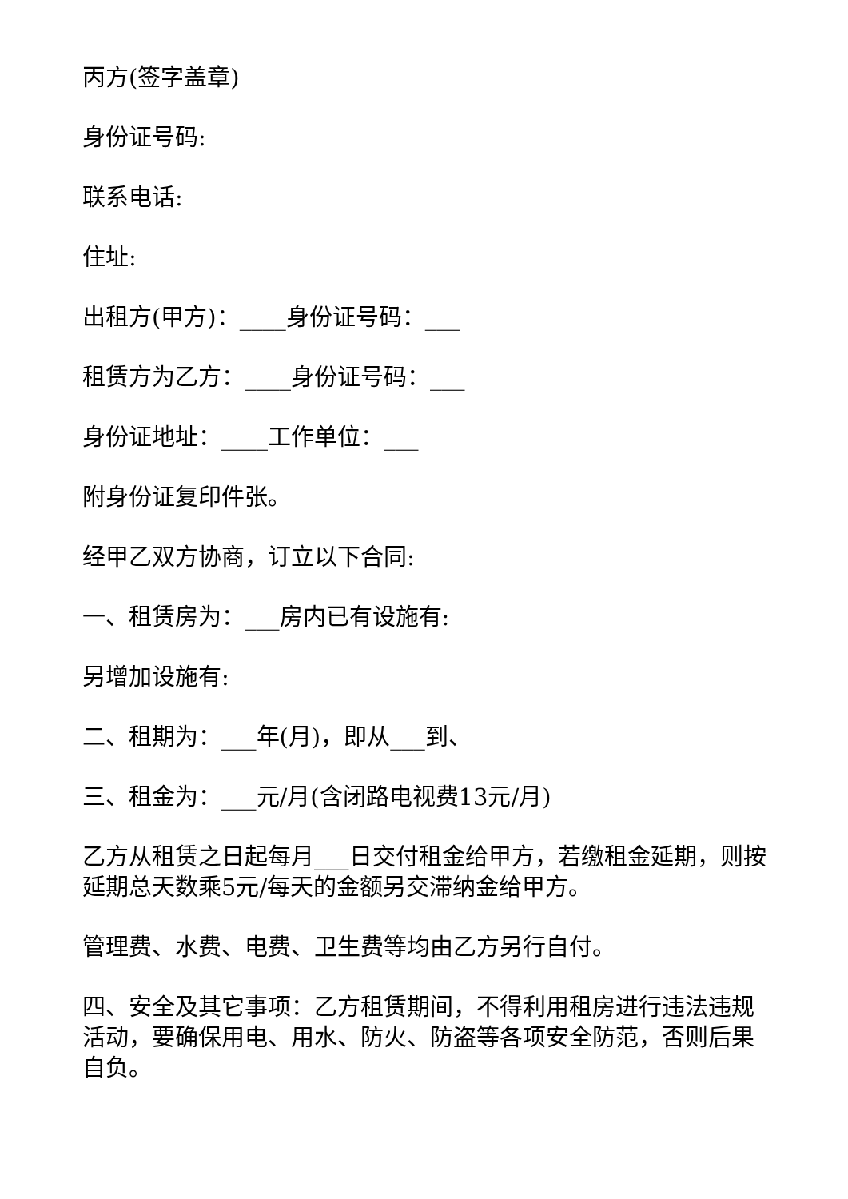丙方(签字盖章)
身份证号码:
联系电话:
住址:
出租方(甲方)：____身份证号码：___
租赁方为乙方：____身份证号码：___
身份证地址：____工作单位：___
附身份证复印件张。
经甲乙双方协商，订立以下合同:
一、租赁房为：___房内已有设施有:
另增加设施有:
二、租期为：___年(月)，即从___到、
三、租金为：___元/月(含闭路电视费13元/月)
乙方从租赁之日起每月___日交付租金给甲方，若缴租金延期，则按延期总天数乘5元/每天的金额另交滞纳金给甲方。
管理费、水费、电费、卫生费等均由乙方另行自付。
四、安全及其它事项：乙方租赁期间，不得利用租房进行违法违规活动，要确保用电、用水、防火、防盗等各项安全防范，否则后果自负。